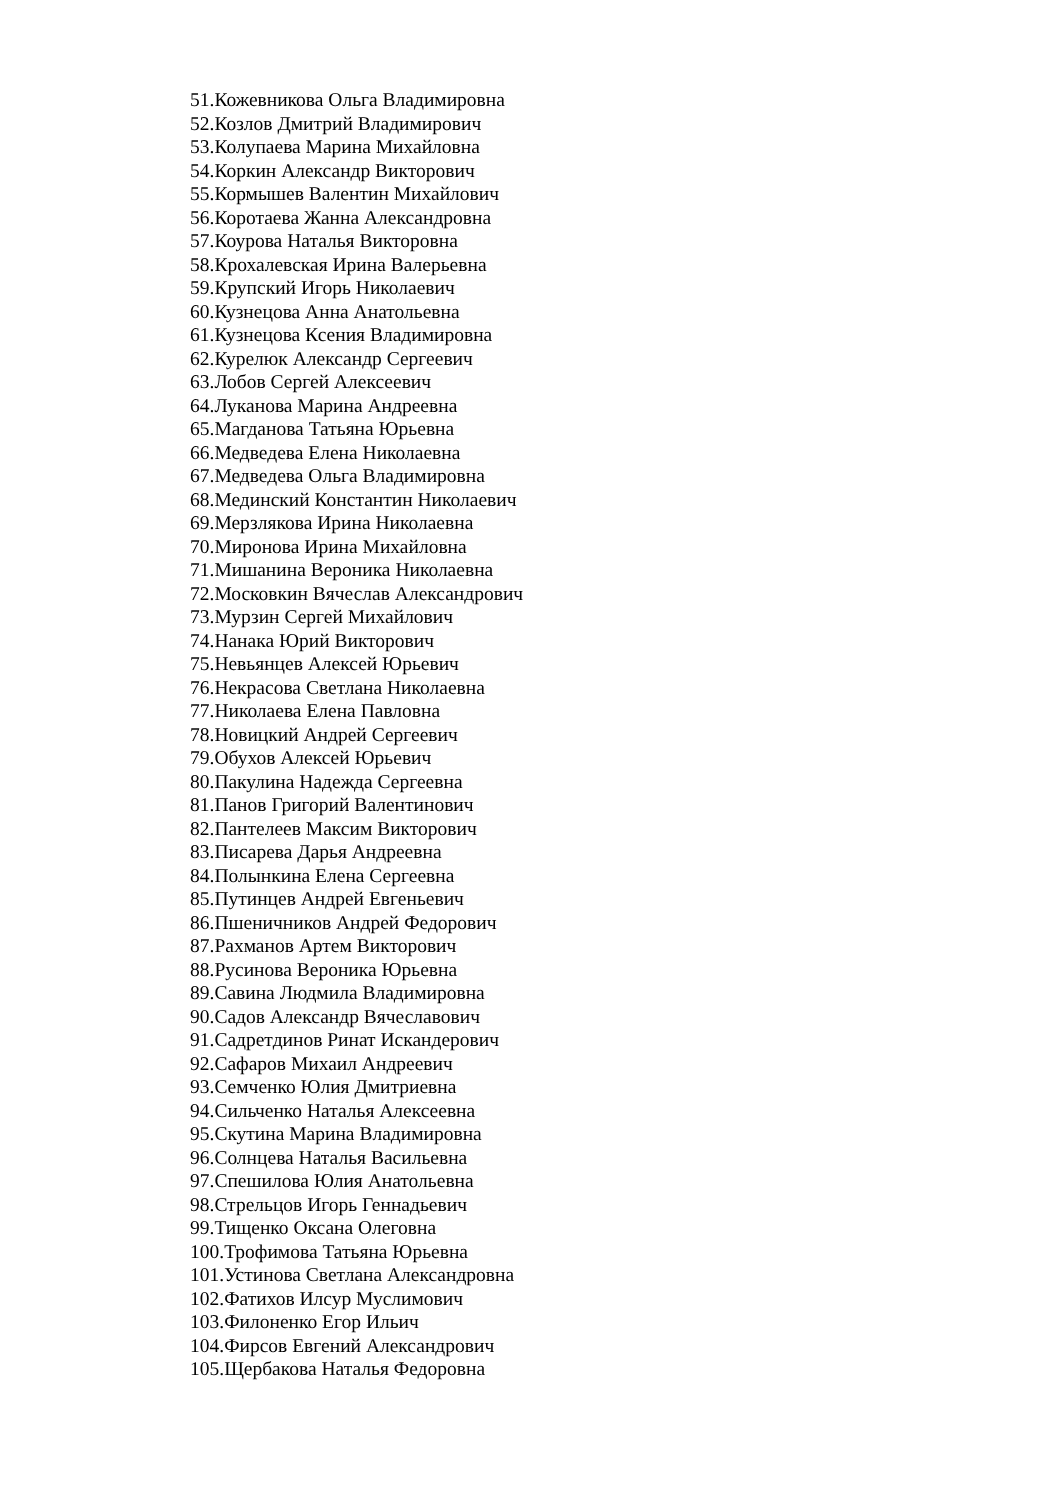51.Кожевникова Ольга Владимировна
52.Козлов Дмитрий Владимирович
53.Колупаева Марина Михайловна
54.Коркин Александр Викторович
55.Кормышев Валентин Михайлович
56.Коротаева Жанна Александровна
57.Коурова Наталья Викторовна
58.Крохалевская Ирина Валерьевна
59.Крупский Игорь Николаевич
60.Кузнецова Анна Анатольевна
61.Кузнецова Ксения Владимировна
62.Курелюк Александр Сергеевич
63.Лобов Сергей Алексеевич
64.Луканова Марина Андреевна
65.Магданова Татьяна Юрьевна
66.Медведева Елена Николаевна
67.Медведева Ольга Владимировна
68.Мединский Константин Николаевич
69.Мерзлякова Ирина Николаевна
70.Миронова Ирина Михайловна
71.Мишанина Вероника Николаевна
72.Московкин Вячеслав Александрович
73.Мурзин Сергей Михайлович
74.Нанака Юрий Викторович
75.Невьянцев Алексей Юрьевич
76.Некрасова Светлана Николаевна
77.Николаева Елена Павловна
78.Новицкий Андрей Сергеевич
79.Обухов Алексей Юрьевич
80.Пакулина Надежда Сергеевна
81.Панов Григорий Валентинович
82.Пантелеев Максим Викторович
83.Писарева Дарья Андреевна
84.Полынкина Елена Сергеевна
85.Путинцев Андрей Евгеньевич
86.Пшеничников Андрей Федорович
87.Рахманов Артем Викторович
88.Русинова Вероника Юрьевна
89.Савина Людмила Владимировна
90.Садов Александр Вячеславович
91.Садретдинов Ринат Искандерович
92.Сафаров Михаил Андреевич
93.Семченко Юлия Дмитриевна
94.Сильченко Наталья Алексеевна
95.Скутина Марина Владимировна
96.Солнцева Наталья Васильевна
97.Спешилова Юлия Анатольевна
98.Стрельцов Игорь Геннадьевич
99.Тищенко Оксана Олеговна
100.Трофимова Татьяна Юрьевна
101.Устинова Светлана Александровна
102.Фатихов Илсур Муслимович
103.Филоненко Егор Ильич
104.Фирсов Евгений Александрович
105.Щербакова Наталья Федоровна